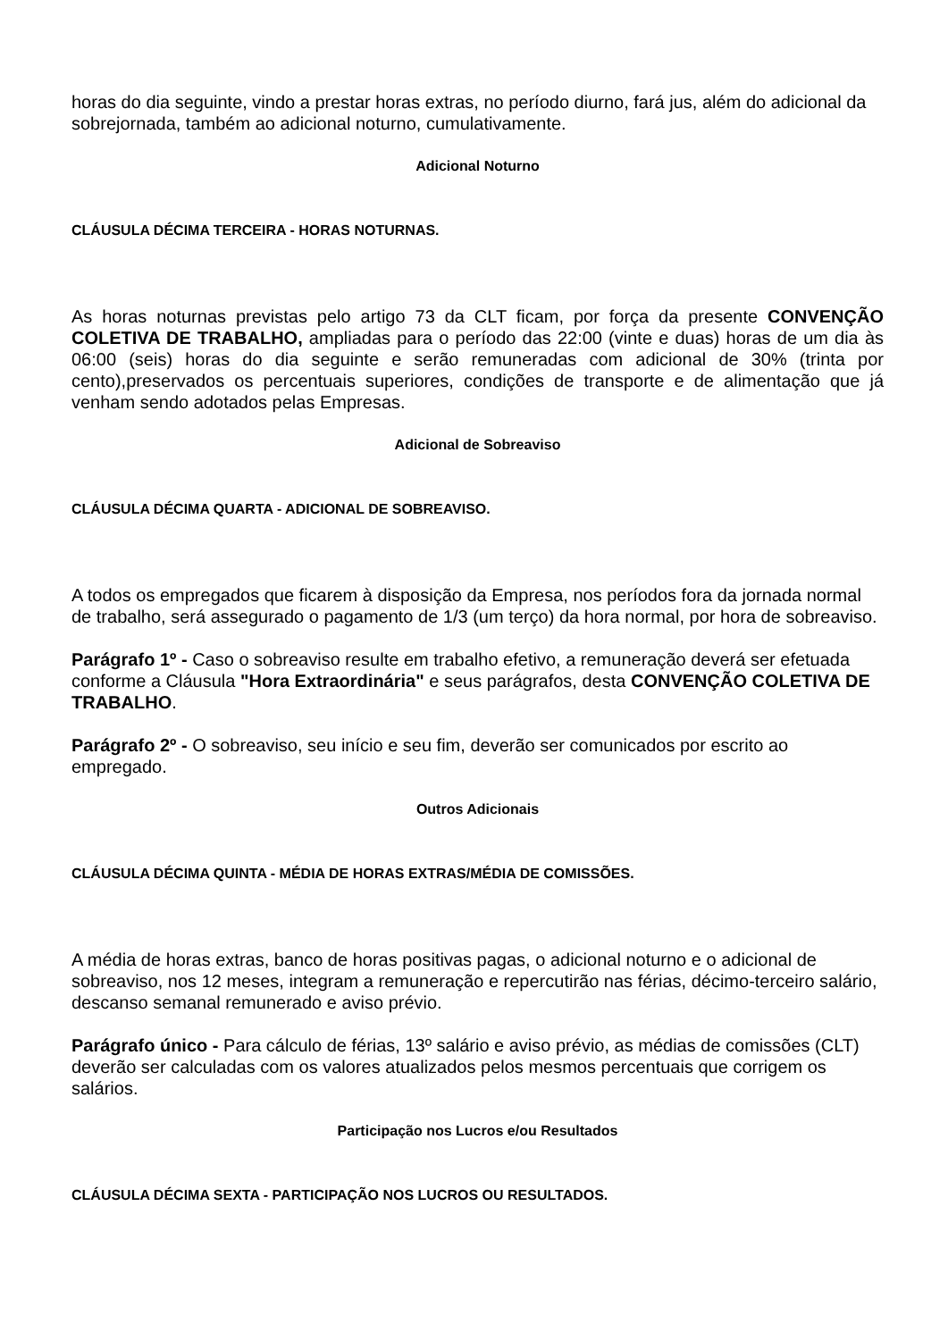horas do dia seguinte, vindo a prestar horas extras, no período diurno, fará jus, além do adicional da sobrejornada, também ao adicional noturno, cumulativamente.
Adicional Noturno
CLÁUSULA DÉCIMA TERCEIRA - HORAS NOTURNAS.
As horas noturnas previstas pelo artigo 73 da CLT ficam, por força da presente CONVENÇÃO COLETIVA DE TRABALHO, ampliadas para o período das 22:00 (vinte e duas) horas de um dia às 06:00 (seis) horas do dia seguinte e serão remuneradas com adicional de 30% (trinta por cento),preservados os percentuais superiores, condições de transporte e de alimentação que já venham sendo adotados pelas Empresas.
Adicional de Sobreaviso
CLÁUSULA DÉCIMA QUARTA - ADICIONAL DE SOBREAVISO.
A todos os empregados que ficarem à disposição da Empresa, nos períodos fora da jornada normal de trabalho, será assegurado o pagamento de 1/3 (um terço) da hora normal, por hora de sobreaviso.
Parágrafo 1º - Caso o sobreaviso resulte em trabalho efetivo, a remuneração deverá ser efetuada conforme a Cláusula "Hora Extraordinária" e seus parágrafos, desta CONVENÇÃO COLETIVA DE TRABALHO.
Parágrafo 2º - O sobreaviso, seu início e seu fim, deverão ser comunicados por escrito ao empregado.
Outros Adicionais
CLÁUSULA DÉCIMA QUINTA - MÉDIA DE HORAS EXTRAS/MÉDIA DE COMISSÕES.
A média de horas extras, banco de horas positivas pagas, o adicional noturno e o adicional de sobreaviso, nos 12 meses, integram a remuneração e repercutirão nas férias, décimo-terceiro salário, descanso semanal remunerado e aviso prévio.
Parágrafo único - Para cálculo de férias, 13º salário e aviso prévio, as médias de comissões (CLT) deverão ser calculadas com os valores atualizados pelos mesmos percentuais que corrigem os salários.
Participação nos Lucros e/ou Resultados
CLÁUSULA DÉCIMA SEXTA - PARTICIPAÇÃO NOS LUCROS OU RESULTADOS.